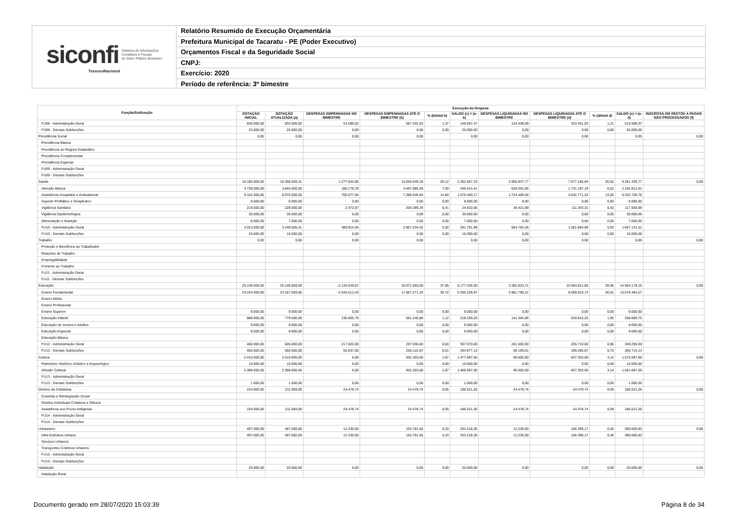siconfi Sistema de Informações
Contábeis e Fiscais
do Setor Público Brasileiro
TesouroNacional
Relatório Resumido de Execução Orçamentária
Prefeitura Municipal de Tacaratu - PE (Poder Executivo)
Orçamentos Fiscal e da Seguridade Social
CNPJ:
Exercício: 2020
Período de referência: 3º bimestre
| Função/Subfunção | Execução da Despesa | | | | | | | | | | |
| --- | --- | --- | --- | --- | --- | --- | --- | --- | --- | --- | --- |
| | DOTAÇÃO INICIAL | DOTAÇÃO ATUALIZADA (a) | DESPESAS EMPENHADAS NO BIMESTRE | DESPESAS EMPENHADAS ATÉ O BIMESTRE (b) | % (b/total b) | SALDO (c) = (a-b) | DESPESAS LIQUIDADAS NO BIMESTRE | DESPESAS LIQUIDADAS ATÉ O BIMESTRE (d) | % (d/total d) | SALDO (e) = (a-d) | INSCRITAS EM RESTOS A PAGAR NÃO PROCESSADOS (f) |
| FU08 - Administração Geral | 840.000,00 | 834.000,00 | 53.586,62 | 687.332,53 | 1,37 | 146.667,47 | 124.438,59 | 323.401,63 | 1,21 | 510.598,37 | |
| FU08 - Demais Subfunções | 25.000,00 | 25.000,00 | 0,00 | 0,00 | 0,00 | 25.000,00 | 0,00 | 0,00 | 0,00 | 25.000,00 | |
| Previdência Social | 0,00 | 0,00 | 0,00 | 0,00 | | 0,00 | 0,00 | 0,00 | | 0,00 | 0,00 |
| Previdência Básica | | | | | | | | | | | |
| Previdência do Regime Estatutário | | | | | | | | | | | |
| Previdência Complementar | | | | | | | | | | | |
| Previdência Especial | | | | | | | | | | | |
| FU09 - Administração Geral | | | | | | | | | | | |
| FU09 - Demais Subfunções | | | | | | | | | | | |
| Saúde | 16.185.000,00 | 16.358.506,41 | 1.277.644,85 | 14.055.649,18 | 28,12 | 2.302.857,23 | 2.956.947,77 | 7.077.166,64 | 26,52 | 9.281.339,77 | 0,00 |
| Atenção Básica | 3.739.000,00 | 3.844.000,00 | 180.179,78 | 3.497.985,59 | 7,00 | 346.014,41 | 629.352,06 | 1.741.187,19 | 6,52 | 2.102.812,81 | |
| Assistência Hospitalar e Ambulatorial | 9.152.000,00 | 8.975.500,00 | 705.077,94 | 7.396.049,83 | 14,80 | 1.579.450,17 | 1.724.409,56 | 3.642.771,24 | 13,65 | 5.332.728,76 | |
| Suporte Profilático e Terapêutico | 8.000,00 | 8.000,00 | 0,00 | 0,00 | 0,00 | 8.000,00 | 0,00 | 0,00 | 0,00 | 8.000,00 | |
| Vigilância Sanitária | 219.000,00 | 229.000,00 | 2.472,67 | 204.389,34 | 0,41 | 24.610,66 | 38.421,89 | 111.343,31 | 0,42 | 117.656,69 | |
| Vigilância Epidemiológica | 30.000,00 | 30.000,00 | 0,00 | 0,00 | 0,00 | 30.000,00 | 0,00 | 0,00 | 0,00 | 30.000,00 | |
| Alimentação e Nutrição | 8.000,00 | 7.000,00 | 0,00 | 0,00 | 0,00 | 7.000,00 | 0,00 | 0,00 | 0,00 | 7.000,00 | |
| FU10 - Administração Geral | 3.013.000,00 | 3.249.006,41 | 389.914,46 | 2.957.224,42 | 5,92 | 291.781,99 | 564.764,26 | 1.581.864,90 | 5,93 | 1.667.141,51 | |
| FU10 - Demais Subfunções | 16.000,00 | 16.000,00 | 0,00 | 0,00 | 0,00 | 16.000,00 | 0,00 | 0,00 | 0,00 | 16.000,00 | |
| Trabalho | 0,00 | 0,00 | 0,00 | 0,00 | | 0,00 | 0,00 | 0,00 | | 0,00 | 0,00 |
| Proteção e Benefícios ao Trabalhador | | | | | | | | | | | |
| Relações de Trabalho | | | | | | | | | | | |
| Empregabilidade | | | | | | | | | | | |
| Fomento ao Trabalho | | | | | | | | | | | |
| FU11 - Administração Geral | | | | | | | | | | | |
| FU11 - Demais Subfunções | | | | | | | | | | | |
| Educação | 25.149.000,00 | 25.149.000,00 | -2.135.049,67 | 18.971.565,00 | 37,95 | 6.177.435,00 | 3.382.823,71 | 10.584.821,85 | 39,66 | 14.564.178,15 | 0,00 |
| Ensino Fundamental | 23.224.000,00 | 23.187.500,00 | -2.545.512,43 | 17.857.271,33 | 35,72 | 5.330.228,67 | 2.981.789,21 | 9.609.015,73 | 36,01 | 13.578.484,27 | |
| Ensino Médio | | | | | | | | | | | |
| Ensino Profissional | | | | | | | | | | | |
| Ensino Superior | 9.000,00 | 9.000,00 | 0,00 | 0,00 | 0,00 | 9.000,00 | 0,00 | 0,00 | 0,00 | 9.000,00 | |
| Educação Infantil | 888.000,00 | 779.500,00 | 136.805,76 | 561.240,80 | 1,12 | 218.259,20 | 141.364,89 | 520.810,25 | 1,95 | 258.689,75 | |
| Educação de Jovens e Adultos | 9.000,00 | 9.000,00 | 0,00 | 0,00 | 0,00 | 9.000,00 | 0,00 | 0,00 | 0,00 | 9.000,00 | |
| Educação Especial | 9.000,00 | 9.000,00 | 0,00 | 0,00 | 0,00 | 9.000,00 | 0,00 | 0,00 | 0,00 | 9.000,00 | |
| Educação Básica | | | | | | | | | | | |
| FU12 - Administração Geral | 460.000,00 | 605.000,00 | 217.820,00 | 297.930,00 | 0,60 | 307.070,00 | 201.500,00 | 255.710,00 | 0,96 | 349.290,00 | |
| FU12 - Demais Subfunções | 550.000,00 | 550.000,00 | 55.837,00 | 255.122,87 | 0,51 | 294.877,13 | 58.169,61 | 199.285,87 | 0,75 | 350.714,13 | |
| Cultura | 2.410.000,00 | 2.410.000,00 | 0,00 | 932.303,00 | 1,87 | 1.477.697,00 | 90.000,00 | 837.303,00 | 3,14 | 1.572.697,00 | 0,00 |
| Patrimônio Histórico Artístico e Arqueológico | 10.000,00 | 10.000,00 | 0,00 | 0,00 | 0,00 | 10.000,00 | 0,00 | 0,00 | 0,00 | 10.000,00 | |
| Difusão Cultural | 2.399.000,00 | 2.399.000,00 | 0,00 | 932.303,00 | 1,87 | 1.466.697,00 | 90.000,00 | 837.303,00 | 3,14 | 1.561.697,00 | |
| FU13 - Administração Geral | | | | | | | | | | | |
| FU13 - Demais Subfunções | 1.000,00 | 1.000,00 | 0,00 | 0,00 | 0,00 | 1.000,00 | 0,00 | 0,00 | 0,00 | 1.000,00 | |
| Direitos da Cidadania | 224.000,00 | 211.000,00 | 24.478,74 | 24.478,74 | 0,05 | 186.521,26 | 24.478,74 | 24.478,74 | 0,09 | 186.521,26 | 0,00 |
| Custódia e Reintegração Social | | | | | | | | | | | |
| Direitos Individuais Coletivos e Difusos | | | | | | | | | | | |
| Assistência aos Povos Indígenas | 224.000,00 | 211.000,00 | 24.478,74 | 24.478,74 | 0,05 | 186.521,26 | 24.478,74 | 24.478,74 | 0,09 | 186.521,26 | |
| FU14 - Administração Geral | | | | | | | | | | | |
| FU14 - Demais Subfunções | | | | | | | | | | | |
| Urbanismo | 497.000,00 | 497.000,00 | 12.230,00 | 163.781,65 | 0,33 | 333.218,35 | 12.230,00 | 106.399,17 | 0,40 | 390.600,83 | 0,00 |
| Infra-Estrutura Urbana | 497.000,00 | 497.000,00 | 12.230,00 | 163.781,65 | 0,33 | 333.218,35 | 12.230,00 | 106.399,17 | 0,40 | 390.600,83 | |
| Serviços Urbanos | | | | | | | | | | | |
| Transportes Coletivos Urbanos | | | | | | | | | | | |
| FU15 - Administração Geral | | | | | | | | | | | |
| FU15 - Demais Subfunções | | | | | | | | | | | |
| Habitação | 20.000,00 | 20.000,00 | 0,00 | 0,00 | 0,00 | 20.000,00 | 0,00 | 0,00 | 0,00 | 20.000,00 | 0,00 |
| Habitação Rural | | | | | | | | | | | |
Documento gerado em 28/07/2020 15:03:39 Página 8 de 34